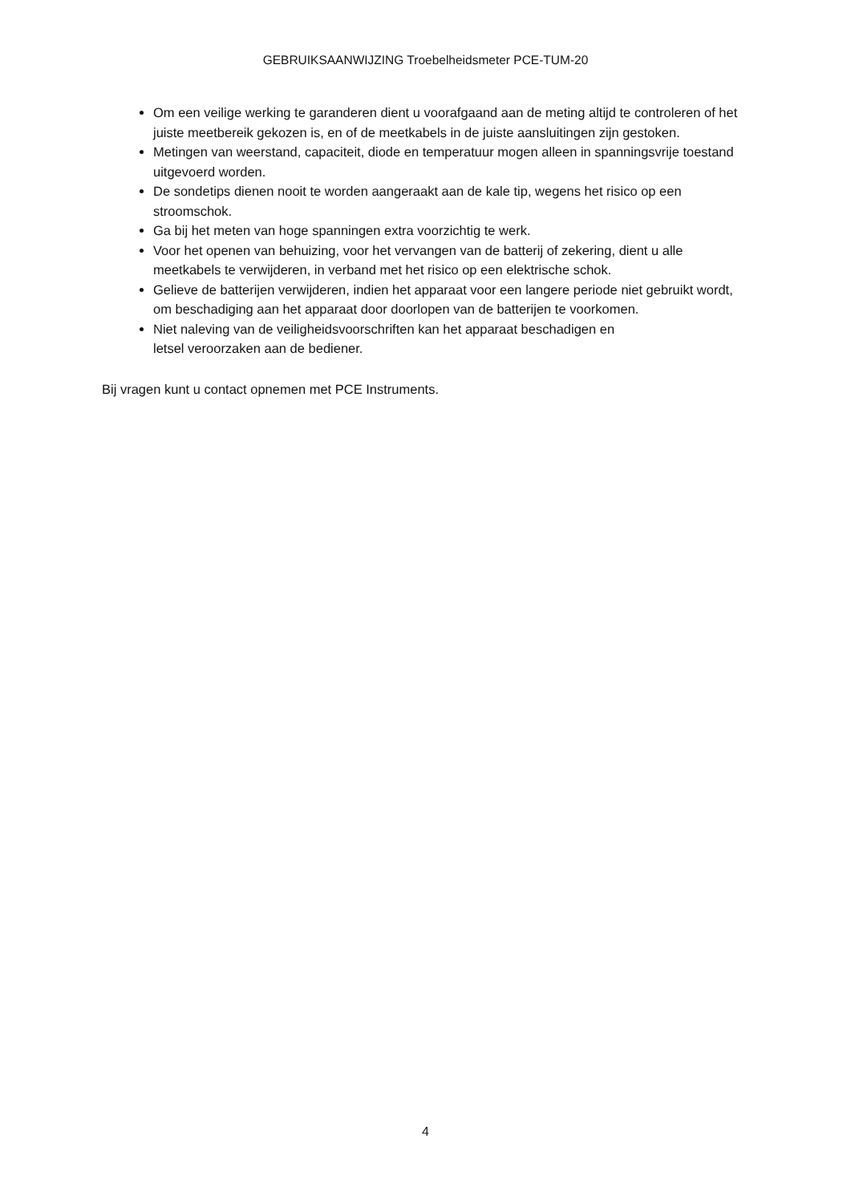GEBRUIKSAANWIJZING Troebelheidsmeter PCE-TUM-20
Om een veilige werking te garanderen dient u voorafgaand aan de meting altijd te controleren of het juiste meetbereik gekozen is, en of de meetkabels in de juiste aansluitingen zijn gestoken.
Metingen van weerstand, capaciteit, diode en temperatuur mogen alleen in spanningsvrije toestand uitgevoerd worden.
De sondetips dienen nooit te worden aangeraakt aan de kale tip, wegens het risico op een stroomschok.
Ga bij het meten van hoge spanningen extra voorzichtig te werk.
Voor het openen van behuizing, voor het vervangen van de batterij of zekering, dient u alle meetkabels te verwijderen, in verband met het risico op een elektrische schok.
Gelieve de batterijen verwijderen, indien het apparaat voor een langere periode niet gebruikt wordt, om beschadiging aan het apparaat door doorlopen van de batterijen te voorkomen.
Niet naleving van de veiligheidsvoorschriften kan het apparaat beschadigen en
letsel veroorzaken aan de bediener.
Bij vragen kunt u contact opnemen met PCE Instruments.
4